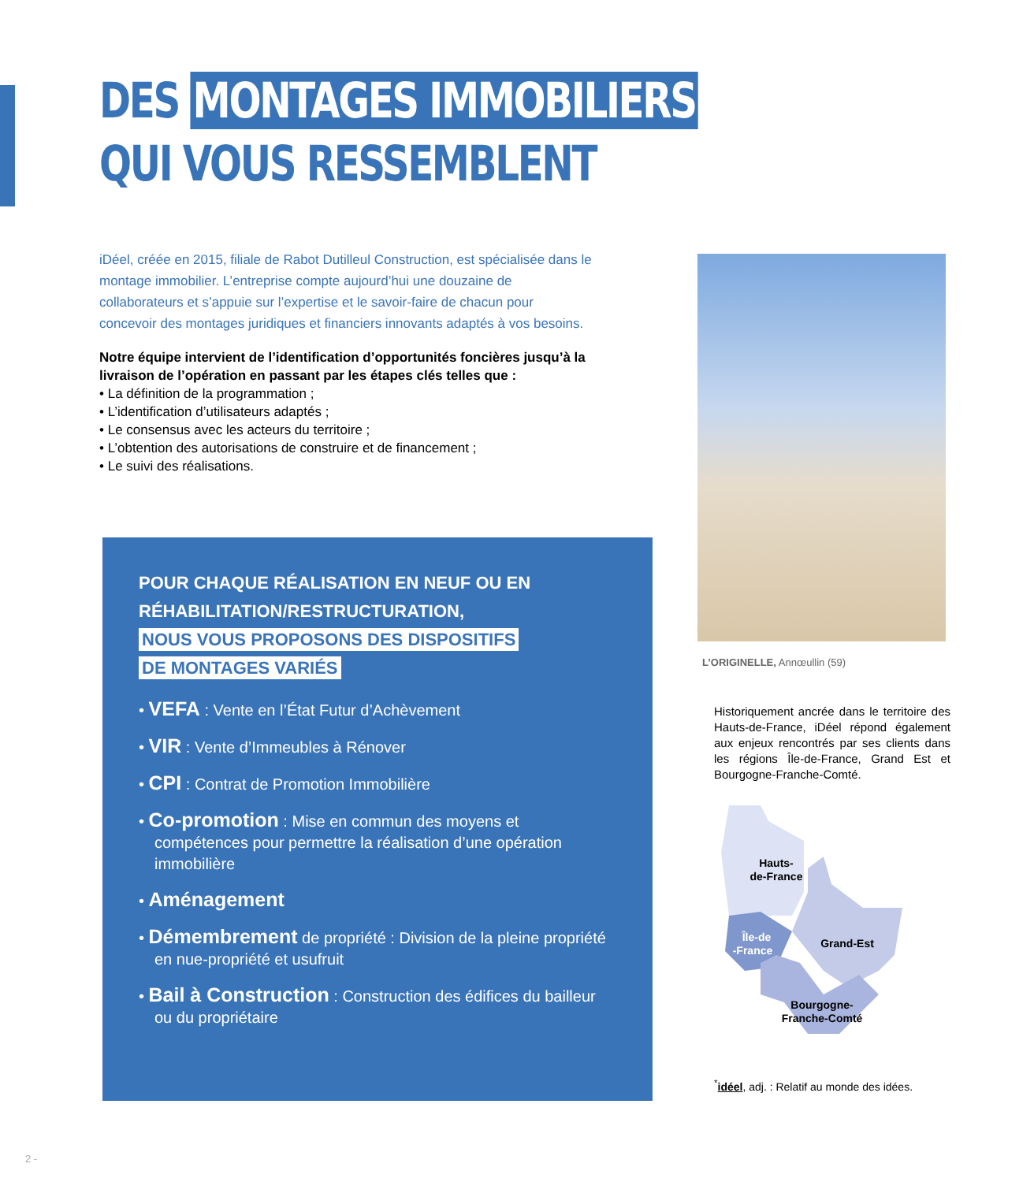DES MONTAGES IMMOBILIERS
QUI VOUS RESSEMBLENT
iDéel, créée en 2015, filiale de Rabot Dutilleul Construction, est spécialisée dans le montage immobilier. L’entreprise compte aujourd’hui une douzaine de collaborateurs et s’appuie sur l’expertise et le savoir-faire de chacun pour concevoir des montages juridiques et financiers innovants adaptés à vos besoins.
Notre équipe intervient de l’identification d’opportunités foncières jusqu’à la livraison de l’opération en passant par les étapes clés telles que :
• La définition de la programmation ;
• L’identification d’utilisateurs adaptés ;
• Le consensus avec les acteurs du territoire ;
• L’obtention des autorisations de construire et de financement ;
• Le suivi des réalisations.
POUR CHAQUE RÉALISATION EN NEUF OU EN RÉHABILITATION/RESTRUCTURATION,
NOUS VOUS PROPOSONS DES DISPOSITIFS
DE MONTAGES VARIÉS
• VEFA : Vente en l’État Futur d’Achèvement
• VIR : Vente d’Immeubles à Rénover
• CPI : Contrat de Promotion Immobilière
• Co-promotion : Mise en commun des moyens et compétences pour permettre la réalisation d’une opération immobilière
• Aménagement
• Démembrement de propriété : Division de la pleine propriété en nue-propriété et usufruit
• Bail à Construction : Construction des édifices du bailleur ou du propriétaire
L’ORIGINELLE, Annœullin (59)
Historiquement ancrée dans le territoire des Hauts-de-France, iDéel répond également aux enjeux rencontrés par ses clients dans les régions Île-de-France, Grand Est et Bourgogne-Franche-Comté.
Hauts-
de-France
Grand-Est
Île-de
-France
Bourgogne-
Franche-Comté
<sup>*</sup> idéel, adj. : Relatif au monde des idées.
2 -